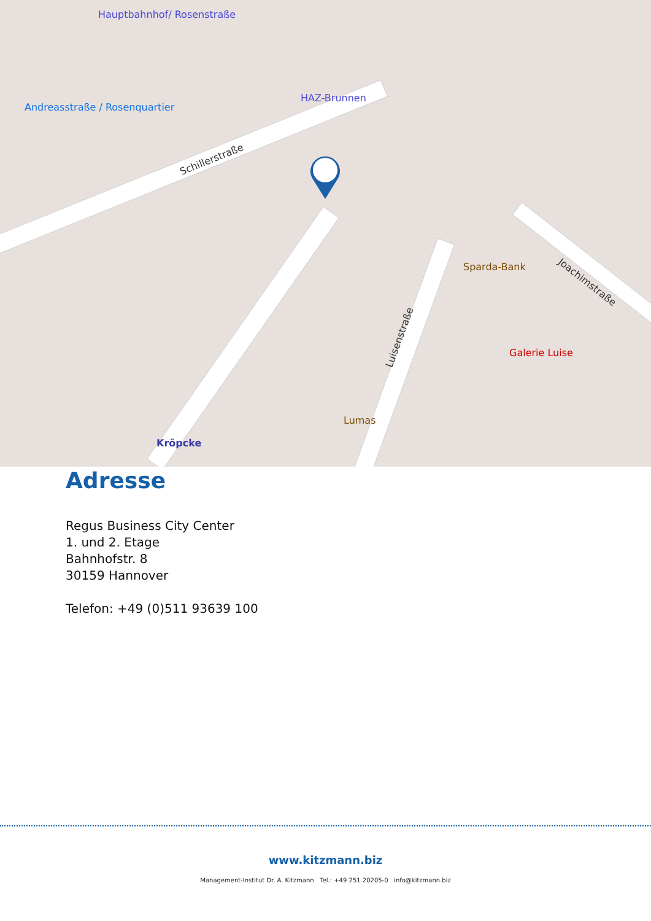Schillerstraße
Luisenstraße
Joachimstraße
HAZ-Brunnen
Kröpcke
Hauptbahnhof/ Rosenstraße
Sparda-Bank
Galerie Luise
Lumas
Andreasstraße / Rosenquartier
Adresse
Regus Business City Center
1. und 2. Etage
Bahnhofstr. 8
30159 Hannover
Telefon: +49 (0)511 93639 100
www.kitzmann.biz
Management-Institut Dr. A. Kitzmann Tel.: +49 251 20205-0 info@kitzmann.biz